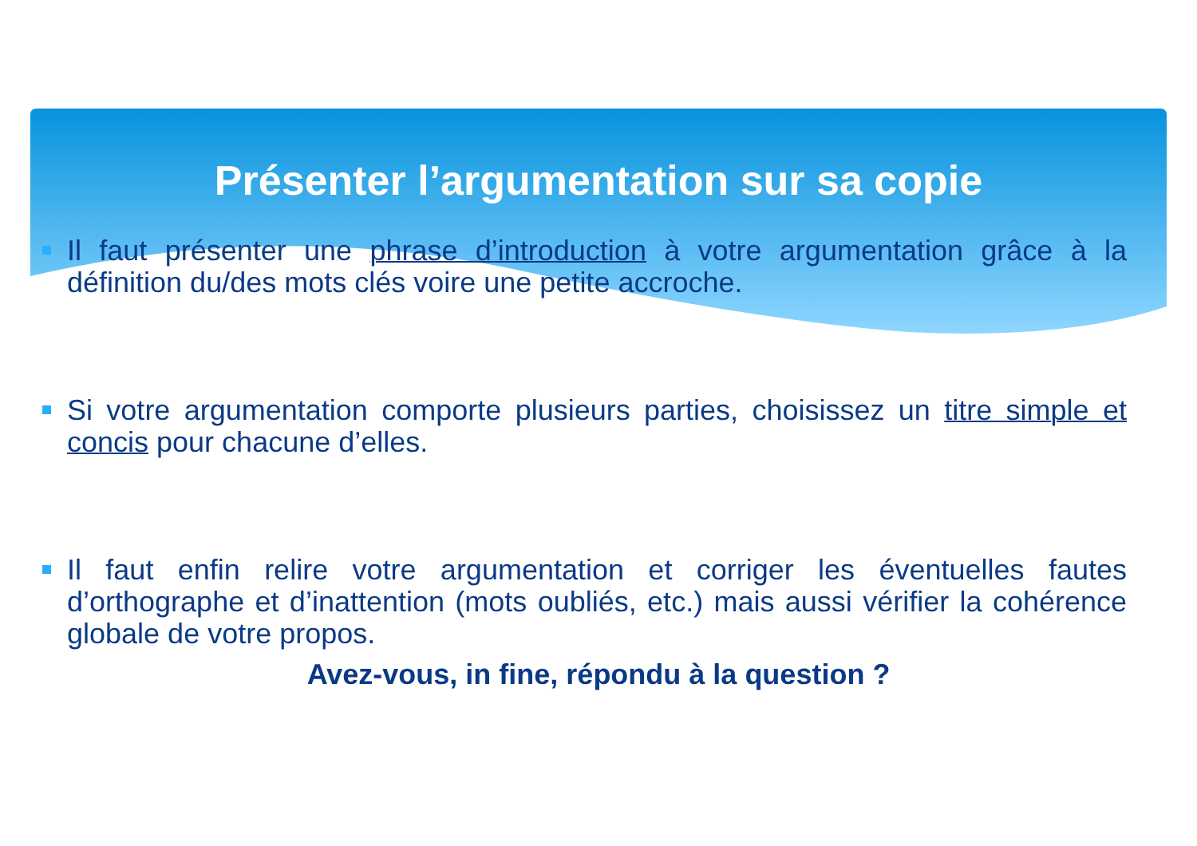Présenter l’argumentation sur sa copie
Il faut présenter une phrase d’introduction à votre argumentation grâce à la définition du/des mots clés voire une petite accroche.
Si votre argumentation comporte plusieurs parties, choisissez un titre simple et concis pour chacune d’elles.
Il faut enfin relire votre argumentation et corriger les éventuelles fautes d’orthographe et d’inattention (mots oubliés, etc.) mais aussi vérifier la cohérence globale de votre propos.
Avez-vous, in fine, répondu à la question ?